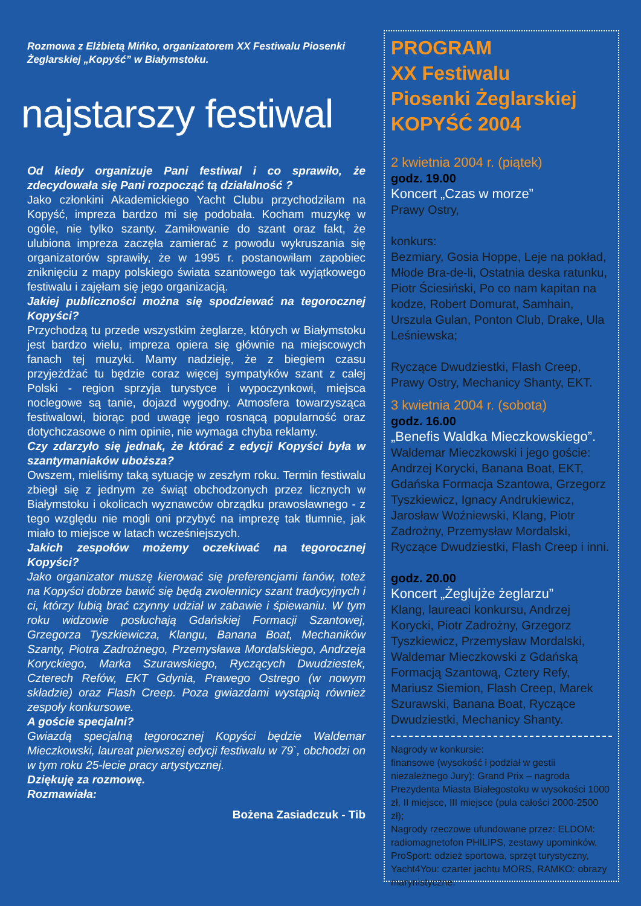Rozmowa z Elżbietą Mińko, organizatorem XX Festiwalu Piosenki Żeglarskiej „Kopyść” w Białymstoku.
najstarszy festiwal
Od kiedy organizuje Pani festiwal i co sprawiło, że zdecydowała się Pani rozpocząć tą działalność ?
Jako członkini Akademickiego Yacht Clubu przychodziłam na Kopyść, impreza bardzo mi się podobała. Kocham muzykę w ogóle, nie tylko szanty. Zamiłowanie do szant oraz fakt, że ulubiona impreza zaczęła zamierać z powodu wykruszania się organizatorów sprawiły, że w 1995 r. postanowiłam zapobiec zniknięciu z mapy polskiego świata szantowego tak wyjątkowego festiwalu i zajęłam się jego organizacją.
Jakiej publiczności można się spodziewać na tegorocznej Kopyści?
Przychodzą tu przede wszystkim żeglarze, których w Białymstoku jest bardzo wielu, impreza opiera się głównie na miejscowych fanach tej muzyki. Mamy nadzieję, że z biegiem czasu przyjeżdżać tu będzie coraz więcej sympatyków szant z całej Polski - region sprzyja turystyce i wypoczynkowi, miejsca noclegowe są tanie, dojazd wygodny. Atmosfera towarzysząca festiwalowi, biorąc pod uwagę jego rosnącą popularność oraz dotychczasowe o nim opinie, nie wymaga chyba reklamy.
Czy zdarzyło się jednak, że którać z edycji Kopyści była w szantymaniaków uboższa?
Owszem, mieliśmy taką sytuację w zeszłym roku. Termin festiwalu zbiegł się z jednym ze świąt obchodzonych przez licznych w Białymstoku i okolicach wyznawców obrządku prawosławnego - z tego względu nie mogli oni przybyć na imprezę tak tłumnie, jak miało to miejsce w latach wcześniejszych.
Jakich zespołów możemy oczekiwać na tegorocznej Kopyści?
Jako organizator muszę kierować się preferencjami fanów, toteż na Kopyści dobrze bawić się będą zwolennicy szant tradycyjnych i ci, którzy lubią brać czynny udział w zabawie i śpiewaniu. W tym roku widzowie posłuchają Gdańskiej Formacji Szantowej, Grzegorza Tyszkiewicza, Klangu, Banana Boat, Mechaników Szanty, Piotra Zadrożnego, Przemysława Mordalskiego, Andrzeja Koryckiego, Marka Szurawskiego, Ryczących Dwudziestek, Czterech Refów, EKT Gdynia, Prawego Ostrego (w nowym składzie) oraz Flash Creep. Poza gwiazdami wystąpią również zespoły konkursowe.
A goście specjalni?
Gwiazdą specjalną tegorocznej Kopyści będzie Waldemar Mieczkowski, laureat pierwszej edycji festiwalu w 79`, obchodzi on w tym roku 25-lecie pracy artystycznej.
Dziękuję za rozmowę.
Rozmawiała:
Bożena Zasiadczuk - Tib
PROGRAM
XX Festiwalu
Piosenki Żeglarskiej
KOPYŚĆ 2004
2 kwietnia 2004 r. (piątek)
godz. 19.00
Koncert „Czas w morze”
Prawy Ostry,
konkurs:
Bezmiary, Gosia Hoppe, Leje na pokład, Młode Bra-de-li, Ostatnia deska ratunku, Piotr Ściesiński, Po co nam kapitan na kodze, Robert Domurat, Samhain, Urszula Gulan, Ponton Club, Drake, Ula Leśniewska;
Ryczące Dwudziestki, Flash Creep, Prawy Ostry, Mechanicy Shanty, EKT.
3 kwietnia 2004 r. (sobota)
godz. 16.00
„Benefis Waldka Mieczkowskiego”.
Waldemar Mieczkowski i jego goście: Andrzej Korycki, Banana Boat, EKT, Gdańska Formacja Szantowa, Grzegorz Tyszkiewicz, Ignacy Andrukiewicz, Jarosław Woźniewski, Klang, Piotr Zadrożny, Przemysław Mordalski, Ryczące Dwudziestki, Flash Creep i inni.
godz. 20.00
Koncert „Żeglujże żeglarzu”
Klang, laureaci konkursu, Andrzej Korycki, Piotr Zadrożny, Grzegorz Tyszkiewicz, Przemysław Mordalski, Waldemar Mieczkowski z Gdańską Formacją Szantową, Cztery Refy, Mariusz Siemion, Flash Creep, Marek Szurawski, Banana Boat, Ryczące Dwudziestki, Mechanicy Shanty.
Nagrody w konkursie:
finansowe (wysokość i podział w gestii niezależnego Jury): Grand Prix – nagroda Prezydenta Miasta Białegostoku w wysokości 1000 zł, II miejsce, III miejsce (pula całości 2000-2500 zł);
Nagrody rzeczowe ufundowane przez: ELDOM: radiomagnetofon PHILIPS, zestawy upominków, ProSport: odzież sportowa, sprzęt turystyczny, Yacht4You: czarter jachtu MORS, RAMKO: obrazy marynistyczne.